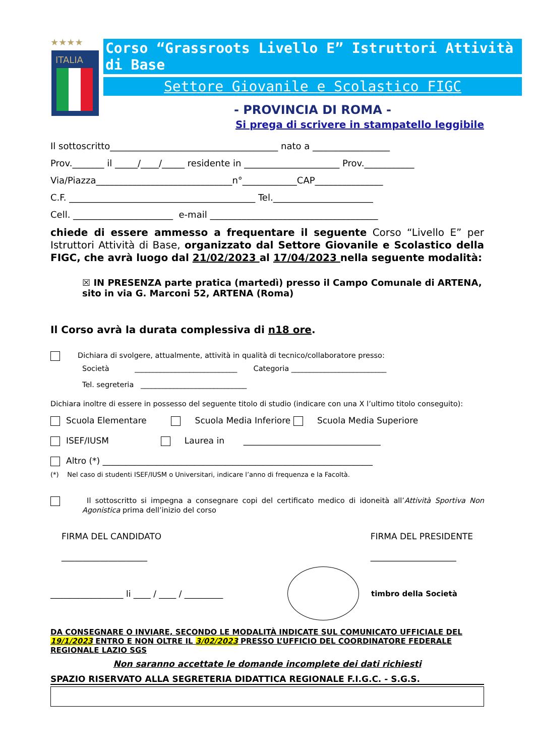★★★★
ITALIA
Corso “Grassroots Livello E” Istruttori Attività di Base
Settore Giovanile e Scolastico FIGC
- PROVINCIA DI ROMA -
Si prega di scrivere in stampatello leggibile
Il sottoscritto_____________________________________ nato a _________________
Prov._______ il _____/____/_____ residente in _____________________ Prov.___________
Via/Piazza______________________________n°____________CAP_______________
C.F. _________________________________________ Tel.______________________
Cell. ______________________ e-mail _____________________________________
chiede di essere ammesso a frequentare il seguente Corso “Livello E” per Istruttori Attività di Base, organizzato dal Settore Giovanile e Scolastico della FIGC, che avrà luogo dal 21/02/2023 al 17/04/2023 nella seguente modalità:
☒ IN PRESENZA parte pratica (martedì) presso il Campo Comunale di ARTENA, sito in via G. Marconi 52, ARTENA (Roma)
Il Corso avrà la durata complessiva di n18 ore.
Dichiara di svolgere, attualmente, attività in qualità di tecnico/collaboratore presso:
Società ____________________________ Categoria __________________________
Tel. segreteria _____________________________
Dichiara inoltre di essere in possesso del seguente titolo di studio (indicare con una X l’ultimo titolo conseguito):
Scuola Elementare Scuola Media Inferiore Scuola Media Superiore
ISEF/IUSM Laurea in ________________________________
Altro (*) _______________________________________________________________
(*) Nel caso di studenti ISEF/IUSM o Universitari, indicare l’anno di frequenza e la Facoltà.
Il sottoscritto si impegna a consegnare copi del certificato medico di idoneità all’Attività Sportiva Non Agonistica prima dell’inizio del corso
FIRMA DEL CANDIDATO
____________________
FIRMA DEL PRESIDENTE
____________________
_________________ li ____ / ____ / _________ timbro della Società
DA CONSEGNARE O INVIARE, SECONDO LE MODALITÀ INDICATE SUL COMUNICATO UFFICIALE DEL 19/1/2023 ENTRO E NON OLTRE IL 3/02/2023 PRESSO L’UFFICIO DEL COORDINATORE FEDERALE REGIONALE LAZIO SGS
Non saranno accettate le domande incomplete dei dati richiesti
SPAZIO RISERVATO ALLA SEGRETERIA DIDATTICA REGIONALE F.I.G.C. - S.G.S.